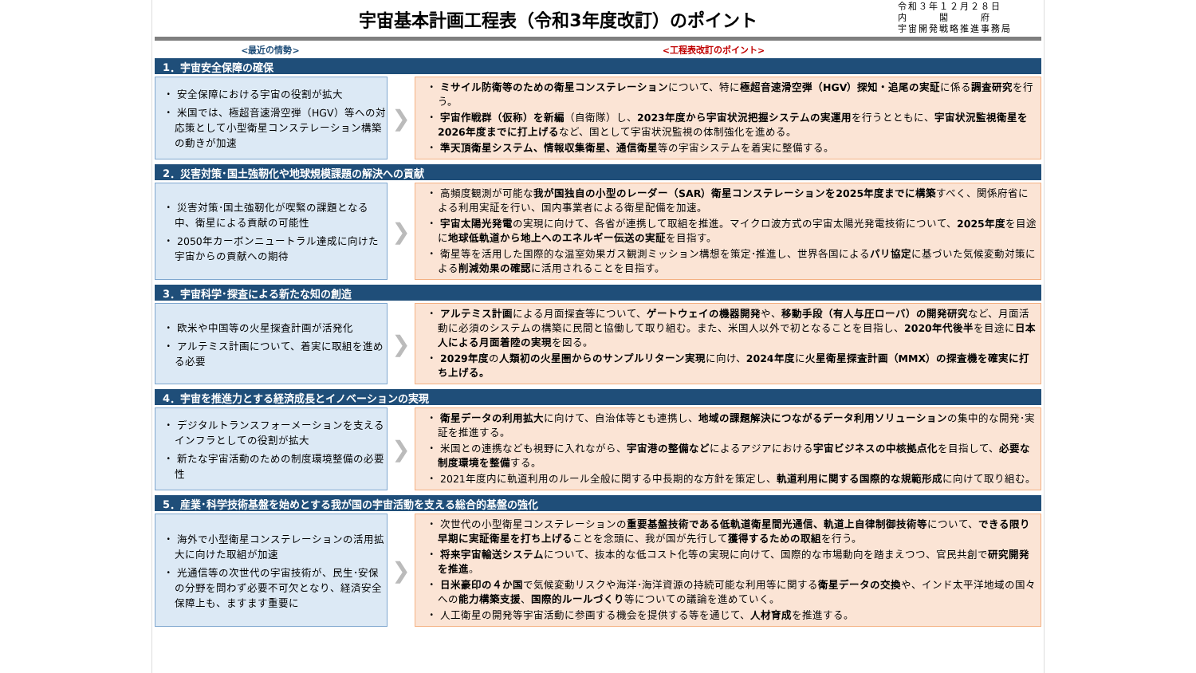宇宙基本計画工程表（令和3年度改訂）のポイント
令和３年１２月２８日
内　　　閣　　　府
宇宙開発戦略推進事務局
<最近の情勢> <工程表改訂のポイント>
1．宇宙安全保障の確保
・ 安全保障における宇宙の役割が拡大
・ 米国では、極超音速滑空弾（HGV）等への対応策として小型衛星コンステレーション構築の動きが加速
❯
・ ミサイル防衛等のための衛星コンステレーションについて、特に極超音速滑空弾（HGV）探知・追尾の実証に係る調査研究を行う。
・ 宇宙作戦群（仮称）を新編（自衛隊）し、2023年度から宇宙状況把握システムの実運用を行うとともに、宇宙状況監視衛星を2026年度までに打上げるなど、国として宇宙状況監視の体制強化を進める。
・ 準天頂衛星システム、情報収集衛星、通信衛星等の宇宙システムを着実に整備する。
2．災害対策･国土強靭化や地球規模課題の解決への貢献
・ 災害対策･国土強靭化が喫緊の課題となる中、衛星による貢献の可能性
・ 2050年カーボンニュートラル達成に向けた宇宙からの貢献への期待
❯
・ 高頻度観測が可能な我が国独自の小型のレーダー（SAR）衛星コンステレーションを2025年度までに構築すべく、関係府省による利用実証を行い、国内事業者による衛星配備を加速。
・ 宇宙太陽光発電の実現に向けて、各省が連携して取組を推進。マイクロ波方式の宇宙太陽光発電技術について、2025年度を目途に地球低軌道から地上へのエネルギー伝送の実証を目指す。
・ 衛星等を活用した国際的な温室効果ガス観測ミッション構想を策定･推進し、世界各国によるパリ協定に基づいた気候変動対策による削減効果の確認に活用されることを目指す。
3．宇宙科学･探査による新たな知の創造
・ 欧米や中国等の火星探査計画が活発化
・ アルテミス計画について、着実に取組を進める必要
❯
・ アルテミス計画による月面探査等について、ゲートウェイの機器開発や、移動手段（有人与圧ローバ）の開発研究など、月面活動に必須のシステムの構築に民間と協働して取り組む。また、米国人以外で初となることを目指し、2020年代後半を目途に日本人による月面着陸の実現を図る。
・ 2029年度の人類初の火星圏からのサンプルリターン実現に向け、2024年度に火星衛星探査計画（MMX）の探査機を確実に打ち上げる。
4．宇宙を推進力とする経済成長とイノベーションの実現
・ デジタルトランスフォーメーションを支えるインフラとしての役割が拡大
・ 新たな宇宙活動のための制度環境整備の必要性
❯
・ 衛星データの利用拡大に向けて、自治体等とも連携し、地域の課題解決につながるデータ利用ソリューションの集中的な開発･実証を推進する。
・ 米国との連携なども視野に入れながら、宇宙港の整備などによるアジアにおける宇宙ビジネスの中核拠点化を目指して、必要な制度環境を整備する。
・ 2021年度内に軌道利用のルール全般に関する中長期的な方針を策定し、軌道利用に関する国際的な規範形成に向けて取り組む。
5．産業･科学技術基盤を始めとする我が国の宇宙活動を支える総合的基盤の強化
・ 海外で小型衛星コンステレーションの活用拡大に向けた取組が加速
・ 光通信等の次世代の宇宙技術が、民生･安保の分野を問わず必要不可欠となり、経済安全保障上も、ますます重要に
❯
・ 次世代の小型衛星コンステレーションの重要基盤技術である低軌道衛星間光通信、軌道上自律制御技術等について、できる限り早期に実証衛星を打ち上げることを念頭に、我が国が先行して獲得するための取組を行う。
・ 将来宇宙輸送システムについて、抜本的な低コスト化等の実現に向けて、国際的な市場動向を踏まえつつ、官民共創で研究開発を推進。
・ 日米豪印の４か国で気候変動リスクや海洋･海洋資源の持続可能な利用等に関する衛星データの交換や、インド太平洋地域の国々への能力構築支援、国際的ルールづくり等についての議論を進めていく。
・ 人工衛星の開発等宇宙活動に参画する機会を提供する等を通じて、人材育成を推進する。